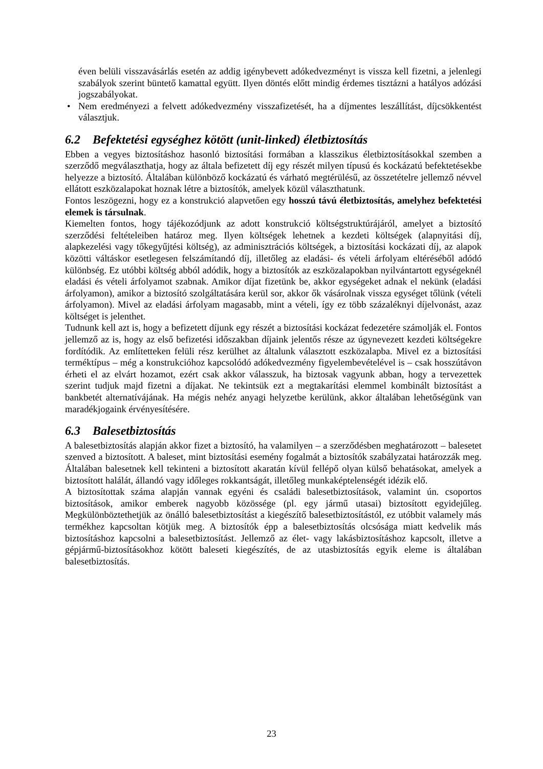éven belüli visszavásárlás esetén az addig igénybevett adókedvezményt is vissza kell fizetni, a jelenlegi szabályok szerint büntető kamattal együtt. Ilyen döntés előtt mindig érdemes tisztázni a hatályos adózási jogszabályokat.
• Nem eredményezi a felvett adókedvezmény visszafizetését, ha a díjmentes leszállítást, díjcsökkentést választjuk.
6.2 Befektetési egységhez kötött (unit-linked) életbiztosítás
Ebben a vegyes biztosításhoz hasonló biztosítási formában a klasszikus életbiztosításokkal szemben a szerződő megválaszthatja, hogy az általa befizetett díj egy részét milyen típusú és kockázatú befektetésekbe helyezze a biztosító. Általában különböző kockázatú és várható megtérülésű, az összetételre jellemző névvel ellátott eszközalapokat hoznak létre a biztosítók, amelyek közül választhatunk.
Fontos leszögezni, hogy ez a konstrukció alapvetően egy hosszú távú életbiztosítás, amelyhez befektetési elemek is társulnak.
Kiemelten fontos, hogy tájékozódjunk az adott konstrukció költségstruktúrájáról, amelyet a biztosító szerződési feltételeiben határoz meg. Ilyen költségek lehetnek a kezdeti költségek (alapnyitási díj, alapkezelési vagy tőkegyűjtési költség), az adminisztrációs költségek, a biztosítási kockázati díj, az alapok közötti váltáskor esetlegesen felszámítandó díj, illetőleg az eladási- és vételi árfolyam eltéréséből adódó különbség. Ez utóbbi költség abból adódik, hogy a biztosítók az eszközalapokban nyilvántartott egységeknél eladási és vételi árfolyamot szabnak. Amikor díjat fizetünk be, akkor egységeket adnak el nekünk (eladási árfolyamon), amikor a biztosító szolgáltatására kerül sor, akkor ők vásárolnak vissza egységet tőlünk (vételi árfolyamon). Mivel az eladási árfolyam magasabb, mint a vételi, így ez több százaléknyi díjelvonást, azaz költséget is jelenthet.
Tudnunk kell azt is, hogy a befizetett díjunk egy részét a biztosítási kockázat fedezetére számolják el. Fontos jellemző az is, hogy az első befizetési időszakban díjaink jelentős része az úgynevezett kezdeti költségekre fordítódik. Az említetteken felüli rész kerülhet az általunk választott eszközalapba. Mivel ez a biztosítási terméktípus – még a konstrukcióhoz kapcsolódó adókedvezmény figyelembevételével is – csak hosszútávon érheti el az elvárt hozamot, ezért csak akkor válasszuk, ha biztosak vagyunk abban, hogy a tervezettek szerint tudjuk majd fizetni a díjakat. Ne tekintsük ezt a megtakarítási elemmel kombinált biztosítást a bankbetét alternatívájának. Ha mégis nehéz anyagi helyzetbe kerülünk, akkor általában lehetőségünk van maradékjogaink érvényesítésére.
6.3 Balesetbiztosítás
A balesetbiztosítás alapján akkor fizet a biztosító, ha valamilyen – a szerződésben meghatározott – balesetet szenved a biztosított. A baleset, mint biztosítási esemény fogalmát a biztosítók szabályzatai határozzák meg. Általában balesetnek kell tekinteni a biztosított akaratán kívül fellépő olyan külső behatásokat, amelyek a biztosított halálát, állandó vagy időleges rokkantságát, illetőleg munkaképtelenségét idézik elő.
A biztosítottak száma alapján vannak egyéni és családi balesetbiztosítások, valamint ún. csoportos biztosítások, amikor emberek nagyobb közössége (pl. egy jármű utasai) biztosított egyidejűleg. Megkülönböztethetjük az önálló balesetbiztosítást a kiegészítő balesetbiztosítástól, ez utóbbit valamely más termékhez kapcsoltan kötjük meg. A biztosítók épp a balesetbiztosítás olcsósága miatt kedvelik más biztosításhoz kapcsolni a balesetbiztosítást. Jellemző az élet- vagy lakásbiztosításhoz kapcsolt, illetve a gépjármű-biztosításokhoz kötött baleseti kiegészítés, de az utasbiztosítás egyik eleme is általában balesetbiztosítás.
23